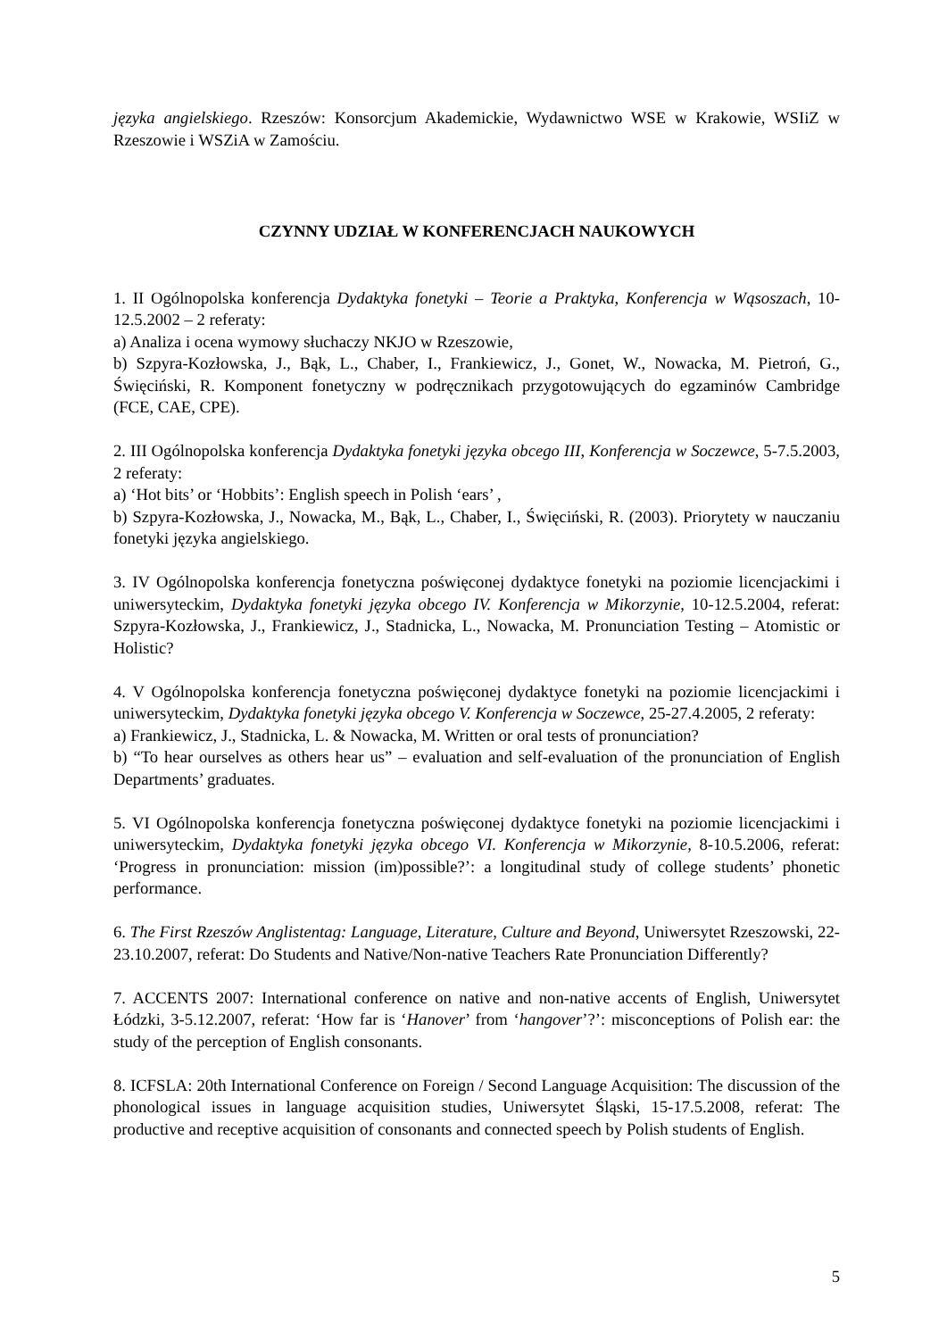języka angielskiego. Rzeszów: Konsorcjum Akademickie, Wydawnictwo WSE w Krakowie, WSIiZ w Rzeszowie i WSZiA w Zamościu.
CZYNNY UDZIAŁ W KONFERENCJACH NAUKOWYCH
1. II Ogólnopolska konferencja Dydaktyka fonetyki – Teorie a Praktyka, Konferencja w Wąsoszach, 10-12.5.2002 – 2 referaty:
a) Analiza i ocena wymowy słuchaczy NKJO w Rzeszowie,
b) Szpyra-Kozłowska, J., Bąk, L., Chaber, I., Frankiewicz, J., Gonet, W., Nowacka, M. Pietroń, G., Święciński, R. Komponent fonetyczny w podręcznikach przygotowujących do egzaminów Cambridge (FCE, CAE, CPE).
2. III Ogólnopolska konferencja Dydaktyka fonetyki języka obcego III, Konferencja w Soczewce, 5-7.5.2003, 2 referaty:
a) ‘Hot bits’ or ‘Hobbits’: English speech in Polish ‘ears’ ,
b) Szpyra-Kozłowska, J., Nowacka, M., Bąk, L., Chaber, I., Święciński, R. (2003). Priorytety w nauczaniu fonetyki języka angielskiego.
3. IV Ogólnopolska konferencja fonetyczna poświęconej dydaktyce fonetyki na poziomie licencjackimi i uniwersyteckim, Dydaktyka fonetyki języka obcego IV. Konferencja w Mikorzynie, 10-12.5.2004, referat: Szpyra-Kozłowska, J., Frankiewicz, J., Stadnicka, L., Nowacka, M. Pronunciation Testing – Atomistic or Holistic?
4. V Ogólnopolska konferencja fonetyczna poświęconej dydaktyce fonetyki na poziomie licencjackimi i uniwersyteckim, Dydaktyka fonetyki języka obcego V. Konferencja w Soczewce, 25-27.4.2005, 2 referaty:
a) Frankiewicz, J., Stadnicka, L. & Nowacka, M. Written or oral tests of pronunciation?
b) “To hear ourselves as others hear us” – evaluation and self-evaluation of the pronunciation of English Departments’ graduates.
5. VI Ogólnopolska konferencja fonetyczna poświęconej dydaktyce fonetyki na poziomie licencjackimi i uniwersyteckim, Dydaktyka fonetyki języka obcego VI. Konferencja w Mikorzynie, 8-10.5.2006, referat: ‘Progress in pronunciation: mission (im)possible?’: a longitudinal study of college students’ phonetic performance.
6. The First Rzeszów Anglistentag: Language, Literature, Culture and Beyond, Uniwersytet Rzeszowski, 22-23.10.2007, referat: Do Students and Native/Non-native Teachers Rate Pronunciation Differently?
7. ACCENTS 2007: International conference on native and non-native accents of English, Uniwersytet Łódzki, 3-5.12.2007, referat: ‘How far is ‘Hanover’ from ‘hangover’?’: misconceptions of Polish ear: the study of the perception of English consonants.
8. ICFSLA: 20th International Conference on Foreign / Second Language Acquisition: The discussion of the phonological issues in language acquisition studies, Uniwersytet Śląski, 15-17.5.2008, referat: The productive and receptive acquisition of consonants and connected speech by Polish students of English.
5